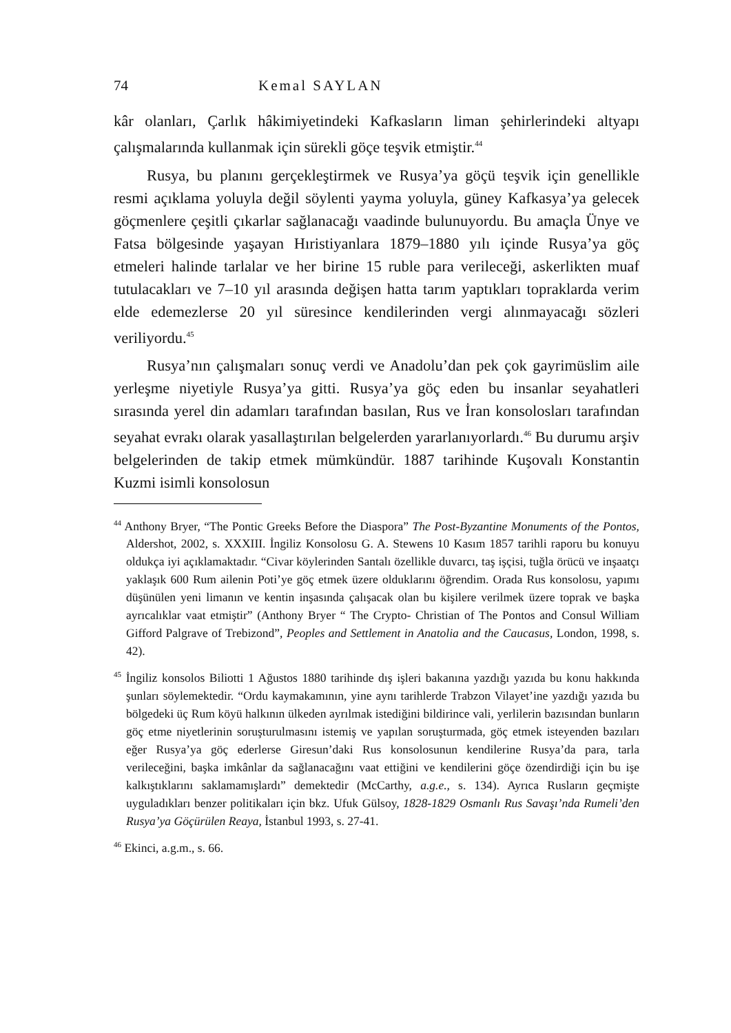74 Kemal SAYLAN
kâr olanları, Çarlık hâkimiyetindeki Kafkasların liman şehirlerindeki altyapı çalışmalarında kullanmak için sürekli göçe teşvik etmiştir.<sup>44</sup>
Rusya, bu planını gerçekleştirmek ve Rusya’ya göçü teşvik için genellikle resmi açıklama yoluyla değil söylenti yayma yoluyla, güney Kafkasya’ya gelecek göçmenlere çeşitli çıkarlar sağlanacağı vaadinde bulunuyordu. Bu amaçla Ünye ve Fatsa bölgesinde yaşayan Hıristiyanlara 1879–1880 yılı içinde Rusya’ya göç etmeleri halinde tarlalar ve her birine 15 ruble para verileceği, askerlikten muaf tutulacakları ve 7–10 yıl arasında değişen hatta tarım yaptıkları topraklarda verim elde edemezlerse 20 yıl süresince kendilerinden vergi alınmayacağı sözleri veriliyordu.<sup>45</sup>
Rusya’nın çalışmaları sonuç verdi ve Anadolu’dan pek çok gayrimüslim aile yerleşme niyetiyle Rusya’ya gitti. Rusya’ya göç eden bu insanlar seyahatleri sırasında yerel din adamları tarafından basılan, Rus ve İran konsolosları tarafından seyahat evrakı olarak yasallaştırılan belgelerden yararlanıyorlardı.<sup>46</sup> Bu durumu arşiv belgelerinden de takip etmek mümkündür. 1887 tarihinde Kuşovalı Konstantin Kuzmi isimli konsolosun
<sup>44</sup> Anthony Bryer, “The Pontic Greeks Before the Diaspora” The Post-Byzantine Monuments of the Pontos, Aldershot, 2002, s. XXXIII. İngiliz Konsolosu G. A. Stewens 10 Kasım 1857 tarihli raporu bu konuyu oldukça iyi açıklamaktadır. “Civar köylerinden Santalı özellikle duvarcı, taş işçisi, tuğla örücü ve inşaatçı yaklaşık 600 Rum ailenin Poti’ye göç etmek üzere olduklarını öğrendim. Orada Rus konsolosu, yapımı düşünülen yeni limanın ve kentin inşasında çalışacak olan bu kişilere verilmek üzere toprak ve başka ayrıcalıklar vaat etmiştir” (Anthony Bryer “ The Crypto- Christian of The Pontos and Consul William Gifford Palgrave of Trebizond”, Peoples and Settlement in Anatolia and the Caucasus, London, 1998, s. 42).
<sup>45</sup> İngiliz konsolos Biliotti 1 Ağustos 1880 tarihinde dış işleri bakanına yazdığı yazıda bu konu hakkında şunları söylemektedir. “Ordu kaymakamının, yine aynı tarihlerde Trabzon Vilayet’ine yazdığı yazıda bu bölgedeki üç Rum köyü halkının ülkeden ayrılmak istediğini bildirince vali, yerlilerin bazısından bunların göç etme niyetlerinin soruşturulmasını istemiş ve yapılan soruşturmada, göç etmek isteyenden bazıları eğer Rusya’ya göç ederlerse Giresun’daki Rus konsolosunun kendilerine Rusya’da para, tarla verileceğini, başka imkânlar da sağlanacağını vaat ettiğini ve kendilerini göçe özendirdiği için bu işe kalkıştıklarını saklamamışlardı” demektedir (McCarthy, a.g.e., s. 134). Ayrıca Rusların geçmişte uyguladıkları benzer politikaları için bkz. Ufuk Gülsoy, 1828-1829 Osmanlı Rus Savaşı’nda Rumeli’den Rusya’ya Göçürülen Reaya, İstanbul 1993, s. 27-41.
<sup>46</sup> Ekinci, a.g.m., s. 66.